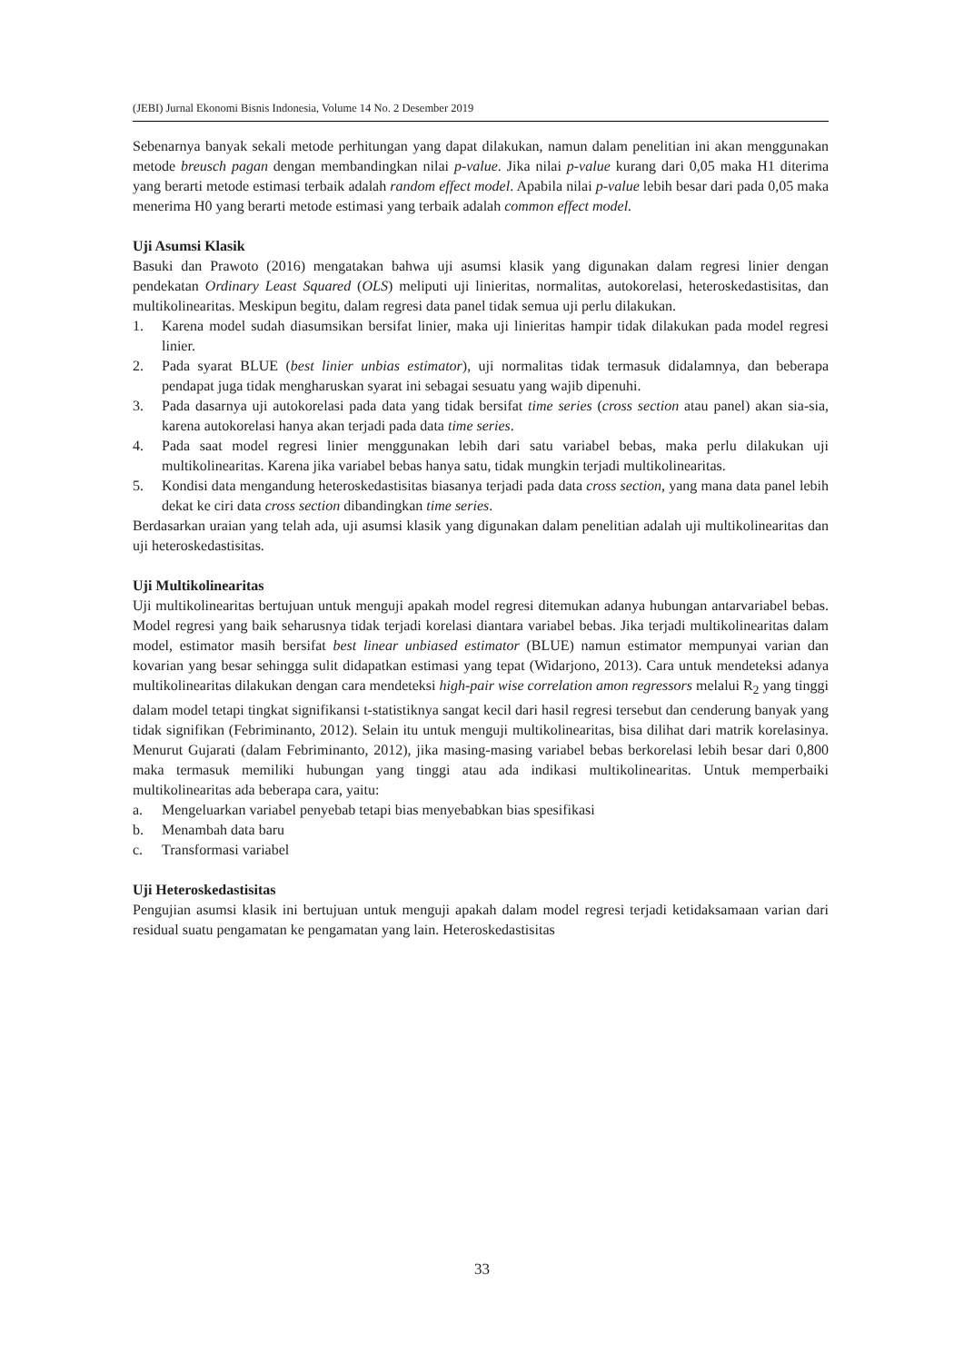(JEBI) Jurnal Ekonomi Bisnis Indonesia, Volume 14 No. 2 Desember 2019
Sebenarnya banyak sekali metode perhitungan yang dapat dilakukan, namun dalam penelitian ini akan menggunakan metode breusch pagan dengan membandingkan nilai p-value. Jika nilai p-value kurang dari 0,05 maka H1 diterima yang berarti metode estimasi terbaik adalah random effect model. Apabila nilai p-value lebih besar dari pada 0,05 maka menerima H0 yang berarti metode estimasi yang terbaik adalah common effect model.
Uji Asumsi Klasik
Basuki dan Prawoto (2016) mengatakan bahwa uji asumsi klasik yang digunakan dalam regresi linier dengan pendekatan Ordinary Least Squared (OLS) meliputi uji linieritas, normalitas, autokorelasi, heteroskedastisitas, dan multikolinearitas. Meskipun begitu, dalam regresi data panel tidak semua uji perlu dilakukan.
1. Karena model sudah diasumsikan bersifat linier, maka uji linieritas hampir tidak dilakukan pada model regresi linier.
2. Pada syarat BLUE (best linier unbias estimator), uji normalitas tidak termasuk didalamnya, dan beberapa pendapat juga tidak mengharuskan syarat ini sebagai sesuatu yang wajib dipenuhi.
3. Pada dasarnya uji autokorelasi pada data yang tidak bersifat time series (cross section atau panel) akan sia-sia, karena autokorelasi hanya akan terjadi pada data time series.
4. Pada saat model regresi linier menggunakan lebih dari satu variabel bebas, maka perlu dilakukan uji multikolinearitas. Karena jika variabel bebas hanya satu, tidak mungkin terjadi multikolinearitas.
5. Kondisi data mengandung heteroskedastisitas biasanya terjadi pada data cross section, yang mana data panel lebih dekat ke ciri data cross section dibandingkan time series.
Berdasarkan uraian yang telah ada, uji asumsi klasik yang digunakan dalam penelitian adalah uji multikolinearitas dan uji heteroskedastisitas.
Uji Multikolinearitas
Uji multikolinearitas bertujuan untuk menguji apakah model regresi ditemukan adanya hubungan antarvariabel bebas. Model regresi yang baik seharusnya tidak terjadi korelasi diantara variabel bebas. Jika terjadi multikolinearitas dalam model, estimator masih bersifat best linear unbiased estimator (BLUE) namun estimator mempunyai varian dan kovarian yang besar sehingga sulit didapatkan estimasi yang tepat (Widarjono, 2013). Cara untuk mendeteksi adanya multikolinearitas dilakukan dengan cara mendeteksi high-pair wise correlation amon regressors melalui R<sub>2</sub> yang tinggi dalam model tetapi tingkat signifikansi t-statistiknya sangat kecil dari hasil regresi tersebut dan cenderung banyak yang tidak signifikan (Febriminanto, 2012). Selain itu untuk menguji multikolinearitas, bisa dilihat dari matrik korelasinya. Menurut Gujarati (dalam Febriminanto, 2012), jika masing-masing variabel bebas berkorelasi lebih besar dari 0,800 maka termasuk memiliki hubungan yang tinggi atau ada indikasi multikolinearitas. Untuk memperbaiki multikolinearitas ada beberapa cara, yaitu:
a. Mengeluarkan variabel penyebab tetapi bias menyebabkan bias spesifikasi
b. Menambah data baru
c. Transformasi variabel
Uji Heteroskedastisitas
Pengujian asumsi klasik ini bertujuan untuk menguji apakah dalam model regresi terjadi ketidaksamaan varian dari residual suatu pengamatan ke pengamatan yang lain. Heteroskedastisitas
33